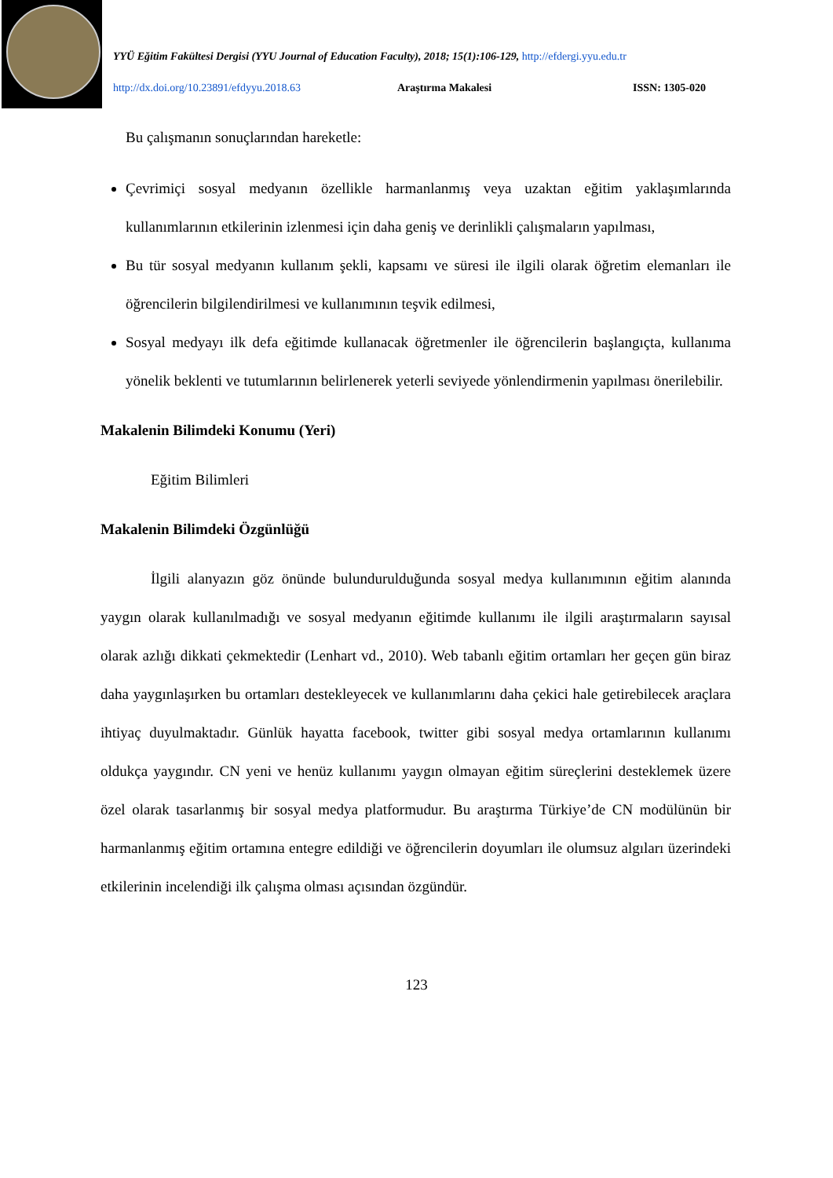YYÜ Eğitim Fakültesi Dergisi (YYU Journal of Education Faculty), 2018; 15(1):106-129, http://efdergi.yyu.edu.tr
http://dx.doi.org/10.23891/efdyyu.2018.63 Araştırma Makalesi ISSN: 1305-020
Bu çalışmanın sonuçlarından hareketle:
Çevrimiçi sosyal medyanın özellikle harmanlanmış veya uzaktan eğitim yaklaşımlarında kullanımlarının etkilerinin izlenmesi için daha geniş ve derinlikli çalışmaların yapılması,
Bu tür sosyal medyanın kullanım şekli, kapsamı ve süresi ile ilgili olarak öğretim elemanları ile öğrencilerin bilgilendirilmesi ve kullanımının teşvik edilmesi,
Sosyal medyayı ilk defa eğitimde kullanacak öğretmenler ile öğrencilerin başlangıçta, kullanıma yönelik beklenti ve tutumlarının belirlenerek yeterli seviyede yönlendirmenin yapılması önerilebilir.
Makalenin Bilimdeki Konumu (Yeri)
Eğitim Bilimleri
Makalenin Bilimdeki Özgünlüğü
İlgili alanyazın göz önünde bulundurulduğunda sosyal medya kullanımının eğitim alanında yaygın olarak kullanılmadığı ve sosyal medyanın eğitimde kullanımı ile ilgili araştırmaların sayısal olarak azlığı dikkati çekmektedir (Lenhart vd., 2010). Web tabanlı eğitim ortamları her geçen gün biraz daha yaygınlaşırken bu ortamları destekleyecek ve kullanımlarını daha çekici hale getirebilecek araçlara ihtiyaç duyulmaktadır. Günlük hayatta facebook, twitter gibi sosyal medya ortamlarının kullanımı oldukça yaygındır. CN yeni ve henüz kullanımı yaygın olmayan eğitim süreçlerini desteklemek üzere özel olarak tasarlanmış bir sosyal medya platformudur. Bu araştırma Türkiye’de CN modülünün bir harmanlanmış eğitim ortamına entegre edildiği ve öğrencilerin doyumları ile olumsuz algıları üzerindeki etkilerinin incelendiği ilk çalışma olması açısından özgündür.
123